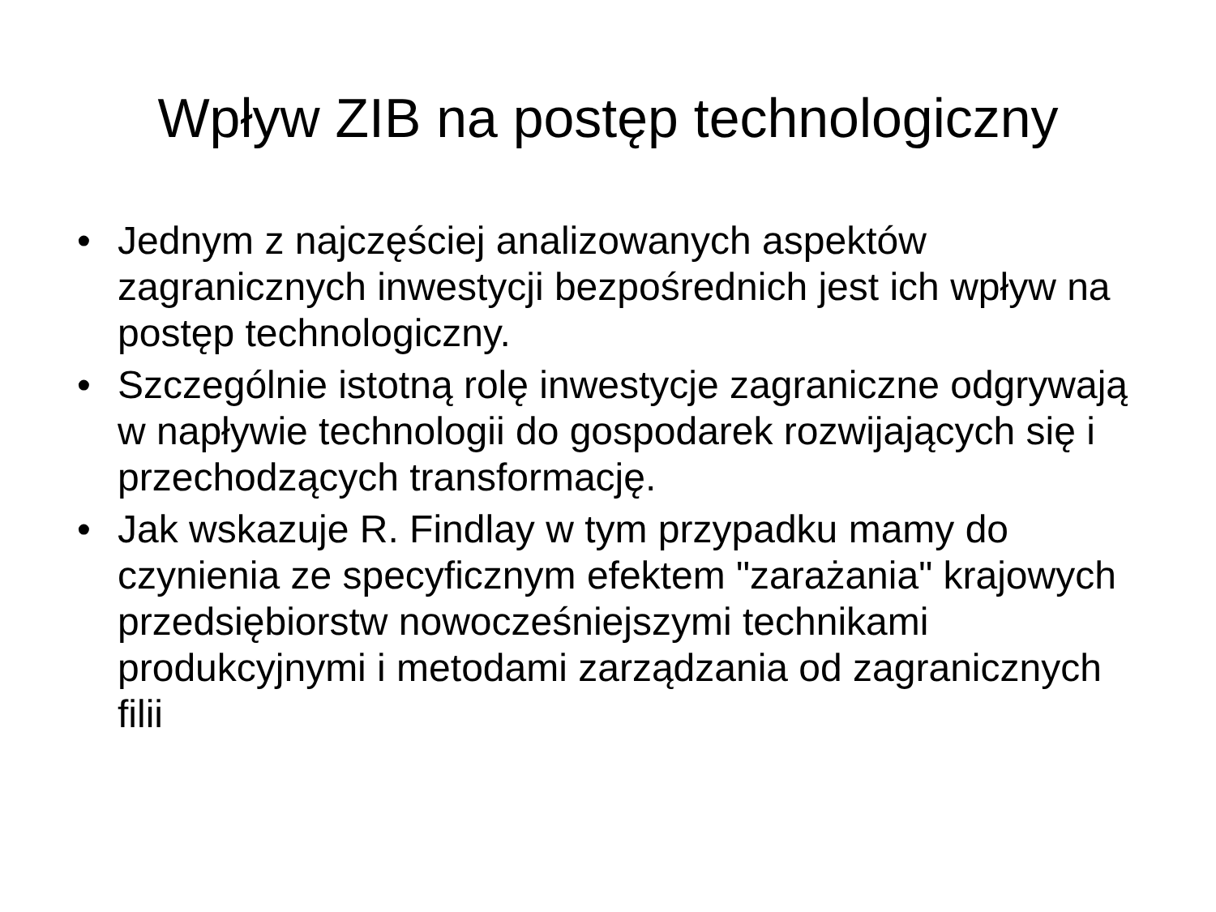Wpływ ZIB na postęp technologiczny
• Jednym z najczęściej analizowanych aspektów zagranicznych inwestycji bezpośrednich jest ich wpływ na postęp technologiczny.
• Szczególnie istotną rolę inwestycje zagraniczne odgrywają w napływie technologii do gospodarek rozwijających się i przechodzących transformację.
• Jak wskazuje R. Findlay w tym przypadku mamy do czynienia ze specyficznym efektem "zarażania" krajowych przedsiębiorstw nowocześniejszymi technikami produkcyjnymi i metodami zarządzania od zagranicznych filii